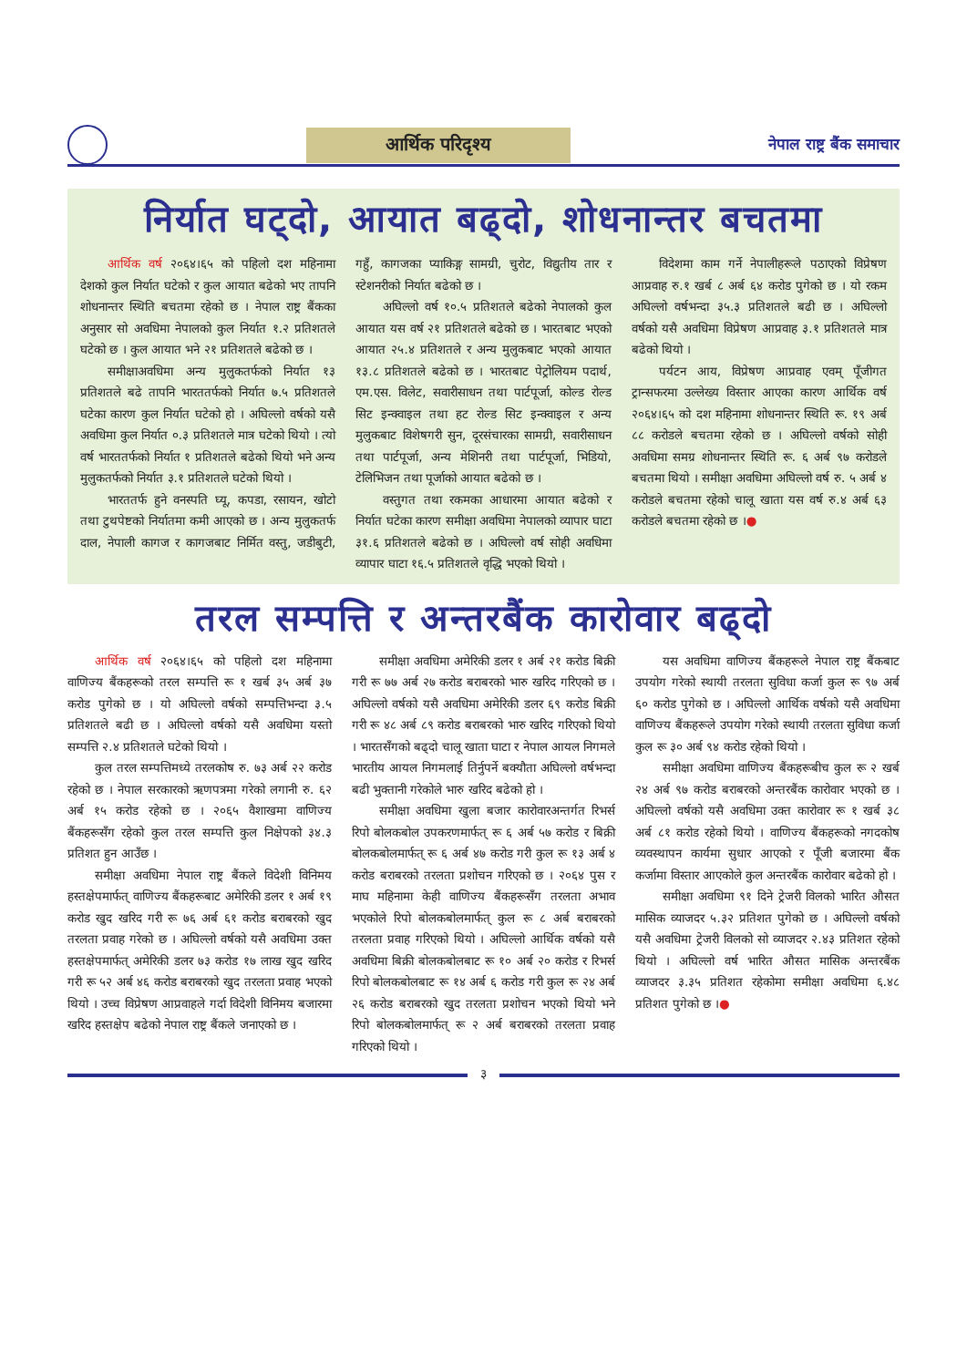आर्थिक परिदृश्य
नेपाल राष्ट्र बैंक समाचार
निर्यात घट्दो, आयात बढ्दो, शोधनान्तर बचतमा
आर्थिक वर्ष २०६४।६५ को पहिलो दश महिनामा देशको कुल निर्यात घटेको र कुल आयात बढेको भए तापनि शोधनान्तर स्थिति बचतमा रहेको छ । नेपाल राष्ट्र बैंकका अनुसार सो अवधिमा नेपालको कुल निर्यात १.२ प्रतिशतले घटेको छ । कुल आयात भने २१ प्रतिशतले बढेको छ ।
समीक्षाअवधिमा अन्य मुलुकतर्फको निर्यात १३ प्रतिशतले बढे तापनि भारततर्फको निर्यात ७.५ प्रतिशतले घटेका कारण कुल निर्यात घटेको हो । अघिल्लो वर्षको यसै अवधिमा कुल निर्यात ०.३ प्रतिशतले मात्र घटेको थियो । त्यो वर्ष भारततर्फको निर्यात १ प्रतिशतले बढेको थियो भने अन्य मुलुकतर्फको निर्यात ३.१ प्रतिशतले घटेको थियो ।
भारततर्फ हुने वनस्पति घ्यू, कपडा, रसायन, खोटो तथा टुथपेष्टको निर्यातमा कमी आएको छ । अन्य मुलुकतर्फ दाल, नेपाली कागज र कागजबाट निर्मित वस्तु, जडीबुटी, गहुँ, कागजका प्याकिङ्ग सामग्री, चुरोट, विद्युतीय तार र स्टेशनरीको निर्यात बढेको छ ।
अघिल्लो वर्ष १०.५ प्रतिशतले बढेको नेपालको कुल आयात यस वर्ष २१ प्रतिशतले बढेको छ । भारतबाट भएको आयात २५.४ प्रतिशतले र अन्य मुलुकबाट भएको आयात १३.८ प्रतिशतले बढेको छ । भारतबाट पेट्रोलियम पदार्थ, एम.एस. विलेट, सवारीसाधन तथा पार्टपूर्जा, कोल्ड रोल्ड सिट इन्क्वाइल तथा हट रोल्ड सिट इन्क्वाइल र अन्य मुलुकबाट विशेषगरी सुन, दूरसंचारका सामग्री, सवारीसाधन तथा पार्टपूर्जा, अन्य मेशिनरी तथा पार्टपूर्जा, भिडियो, टेलिभिजन तथा पूर्जाको आयात बढेको छ ।
वस्तुगत तथा रकमका आधारमा आयात बढेको र निर्यात घटेका कारण समीक्षा अवधिमा नेपालको व्यापार घाटा ३१.६ प्रतिशतले बढेको छ । अघिल्लो वर्ष सोही अवधिमा व्यापार घाटा १६.५ प्रतिशतले वृद्धि भएको थियो ।
विदेशमा काम गर्ने नेपालीहरूले पठाएको विप्रेषण आप्रवाह रु.१ खर्ब ८ अर्ब ६४ करोड पुगेको छ । यो रकम अघिल्लो वर्षभन्दा ३५.३ प्रतिशतले बढी छ । अघिल्लो वर्षको यसै अवधिमा विप्रेषण आप्रवाह ३.१ प्रतिशतले मात्र बढेको थियो ।
पर्यटन आय, विप्रेषण आप्रवाह एवम् पूँजीगत ट्रान्सफरमा उल्लेख्य विस्तार आएका कारण आर्थिक वर्ष २०६४।६५ को दश महिनामा शोधनान्तर स्थिति रू. १९ अर्ब ८८ करोडले बचतमा रहेको छ । अघिल्लो वर्षको सोही अवधिमा समग्र शोधनान्तर स्थिति रू. ६ अर्ब ९७ करोडले बचतमा थियो । समीक्षा अवधिमा अघिल्लो वर्ष रु. ५ अर्ब ४ करोडले बचतमा रहेको चालू खाता यस वर्ष रु.४ अर्ब ६३ करोडले बचतमा रहेको छ ।●
तरल सम्पत्ति र अन्तरबैंक कारोवार बढ्दो
आर्थिक वर्ष २०६४।६५ को पहिलो दश महिनामा वाणिज्य बैंकहरूको तरल सम्पत्ति रू १ खर्ब ३५ अर्ब ३७ करोड पुगेको छ । यो अघिल्लो वर्षको सम्पत्तिभन्दा ३.५ प्रतिशतले बढी छ । अघिल्लो वर्षको यसै अवधिमा यस्तो सम्पत्ति २.४ प्रतिशतले घटेको थियो ।
कुल तरल सम्पत्तिमध्ये तरलकोष रु. ७३ अर्ब २२ करोड रहेको छ । नेपाल सरकारको ऋणपत्रमा गरेको लगानी रु. ६२ अर्ब १५ करोड रहेको छ । २०६५ वैशाखमा वाणिज्य बैंकहरूसँग रहेको कुल तरल सम्पत्ति कुल निक्षेपको ३४.३ प्रतिशत हुन आउँछ ।
समीक्षा अवधिमा नेपाल राष्ट्र बैंकले विदेशी विनिमय हस्तक्षेपमार्फत् वाणिज्य बैंकहरूबाट अमेरिकी डलर १ अर्ब १९ करोड खुद खरिद गरी रू ७६ अर्ब ६१ करोड बराबरको खुद तरलता प्रवाह गरेको छ । अघिल्लो वर्षको यसै अवधिमा उक्त हस्तक्षेपमार्फत् अमेरिकी डलर ७३ करोड १७ लाख खुद खरिद गरी रू ५२ अर्ब ४६ करोड बराबरको खुद तरलता प्रवाह भएको थियो । उच्च विप्रेषण आप्रवाहले गर्दा विदेशी विनिमय बजारमा खरिद हस्तक्षेप बढेको नेपाल राष्ट्र बैंकले जनाएको छ ।
समीक्षा अवधिमा अमेरिकी डलर १ अर्ब २१ करोड बिक्री गरी रू ७७ अर्ब २७ करोड बराबरको भारु खरिद गरिएको छ । अघिल्लो वर्षको यसै अवधिमा अमेरिकी डलर ६९ करोड बिक्री गरी रू ४८ अर्ब ८९ करोड बराबरको भारु खरिद गरिएको थियो । भारतसँगको बढ्दो चालू खाता घाटा र नेपाल आयल निगमले भारतीय आयल निगमलाई तिर्नुपर्ने बक्यौता अघिल्लो वर्षभन्दा बढी भुक्तानी गरेकोले भारु खरिद बढेको हो ।
समीक्षा अवधिमा खुला बजार कारोवारअन्तर्गत रिभर्स रिपो बोलकबोल उपकरणमार्फत् रू ६ अर्ब ५७ करोड र बिक्री बोलकबोलमार्फत् रू ६ अर्ब ४७ करोड गरी कुल रू १३ अर्ब ४ करोड बराबरको तरलता प्रशोचन गरिएको छ । २०६४ पुस र माघ महिनामा केही वाणिज्य बैंकहरूसँग तरलता अभाव भएकोले रिपो बोलकबोलमार्फत् कुल रू ८ अर्ब बराबरको तरलता प्रवाह गरिएको थियो । अघिल्लो आर्थिक वर्षको यसै अवधिमा बिक्री बोलकबोलबाट रू १० अर्ब २० करोड र रिभर्स रिपो बोलकबोलबाट रू १४ अर्ब ६ करोड गरी कुल रू २४ अर्ब २६ करोड बराबरको खुद तरलता प्रशोचन भएको थियो भने रिपो बोलकबोलमार्फत् रू २ अर्ब बराबरको तरलता प्रवाह गरिएको थियो ।
यस अवधिमा वाणिज्य बैंकहरूले नेपाल राष्ट्र बैंकबाट उपयोग गरेको स्थायी तरलता सुविधा कर्जा कुल रू ९७ अर्ब ६० करोड पुगेको छ । अघिल्लो आर्थिक वर्षको यसै अवधिमा वाणिज्य बैंकहरूले उपयोग गरेको स्थायी तरलता सुविधा कर्जा कुल रू ३० अर्ब ९४ करोड रहेको थियो ।
समीक्षा अवधिमा वाणिज्य बैंकहरूबीच कुल रू २ खर्ब २४ अर्ब ९७ करोड बराबरको अन्तरबैंक कारोवार भएको छ । अघिल्लो वर्षको यसै अवधिमा उक्त कारोवार रू १ खर्ब ३८ अर्ब ८१ करोड रहेको थियो । वाणिज्य बैंकहरूको नगदकोष व्यवस्थापन कार्यमा सुधार आएको र पूँजी बजारमा बैंक कर्जामा विस्तार आएकोले कुल अन्तरबैंक कारोवार बढेको हो ।
समीक्षा अवधिमा ९१ दिने ट्रेजरी विलको भारित औसत मासिक व्याजदर ५.३२ प्रतिशत पुगेको छ । अघिल्लो वर्षको यसै अवधिमा ट्रेजरी विलको सो व्याजदर २.४३ प्रतिशत रहेको थियो । अघिल्लो वर्ष भारित औसत मासिक अन्तरबैंक व्याजदर ३.३५ प्रतिशत रहेकोमा समीक्षा अवधिमा ६.४८ प्रतिशत पुगेको छ ।●
३